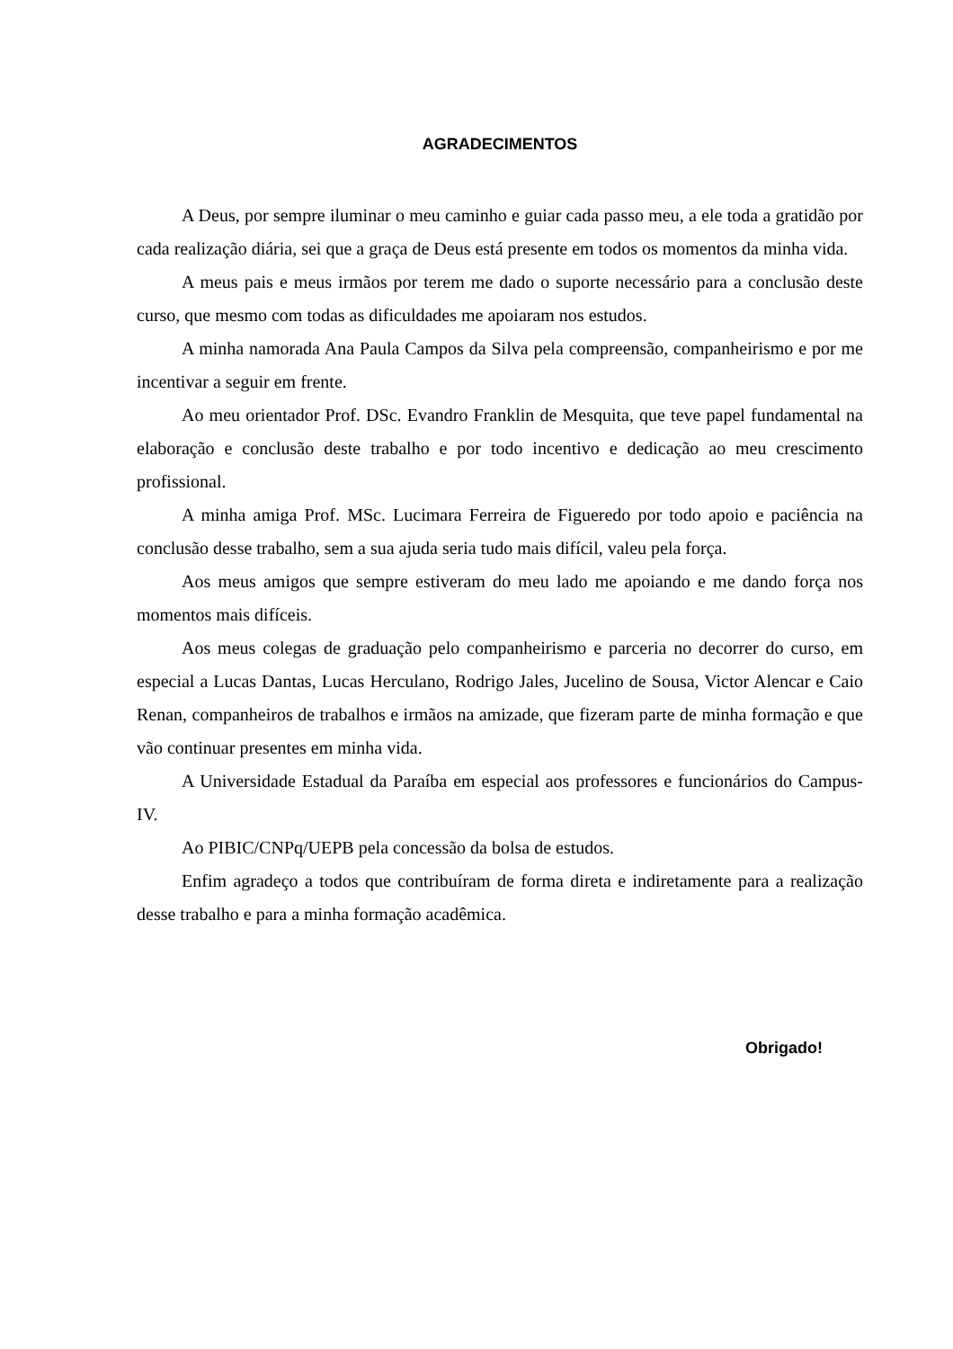AGRADECIMENTOS
A Deus, por sempre iluminar o meu caminho e guiar cada passo meu, a ele toda a gratidão por cada realização diária, sei que a graça de Deus está presente em todos os momentos da minha vida.
A meus pais e meus irmãos por terem me dado o suporte necessário para a conclusão deste curso, que mesmo com todas as dificuldades me apoiaram nos estudos.
A minha namorada Ana Paula Campos da Silva pela compreensão, companheirismo e por me incentivar a seguir em frente.
Ao meu orientador Prof. DSc. Evandro Franklin de Mesquita, que teve papel fundamental na elaboração e conclusão deste trabalho e por todo incentivo e dedicação ao meu crescimento profissional.
A minha amiga Prof. MSc. Lucimara Ferreira de Figueredo por todo apoio e paciência na conclusão desse trabalho, sem a sua ajuda seria tudo mais difícil, valeu pela força.
Aos meus amigos que sempre estiveram do meu lado me apoiando e me dando força nos momentos mais difíceis.
Aos meus colegas de graduação pelo companheirismo e parceria no decorrer do curso, em especial a Lucas Dantas, Lucas Herculano, Rodrigo Jales, Jucelino de Sousa, Victor Alencar e Caio Renan, companheiros de trabalhos e irmãos na amizade, que fizeram parte de minha formação e que vão continuar presentes em minha vida.
A Universidade Estadual da Paraíba em especial aos professores e funcionários do Campus-IV.
Ao PIBIC/CNPq/UEPB pela concessão da bolsa de estudos.
Enfim agradeço a todos que contribuíram de forma direta e indiretamente para a realização desse trabalho e para a minha formação acadêmica.
Obrigado!